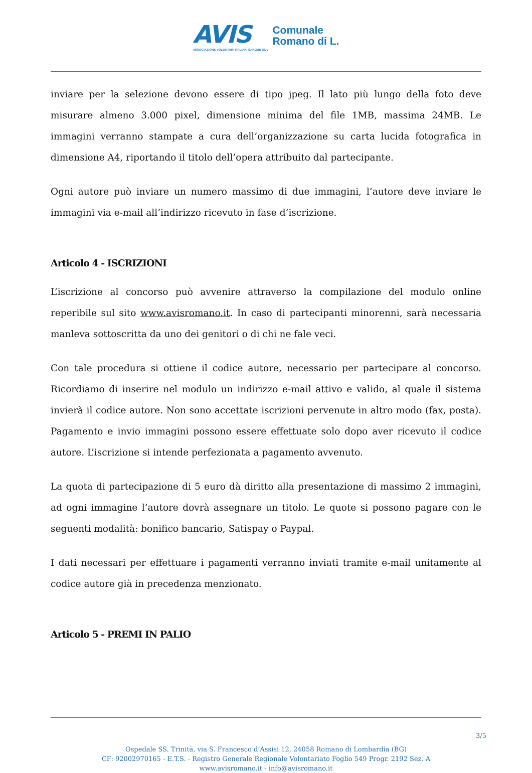AVIS
ASSOCIAZIONE VOLONTARI ITALIANI SANGUE ODV
Comunale
Romano di L.
inviare per la selezione devono essere di tipo jpeg. Il lato più lungo della foto deve misurare almeno 3.000 pixel, dimensione minima del file 1MB, massima 24MB. Le immagini verranno stampate a cura dell’organizzazione su carta lucida fotografica in dimensione A4, riportando il titolo dell’opera attribuito dal partecipante.
Ogni autore può inviare un numero massimo di due immagini, l’autore deve inviare le immagini via e-mail all’indirizzo ricevuto in fase d’iscrizione.
Articolo 4 - ISCRIZIONI
L’iscrizione al concorso può avvenire attraverso la compilazione del modulo online reperibile sul sito www.avisromano.it. In caso di partecipanti minorenni, sarà necessaria manleva sottoscritta da uno dei genitori o di chi ne fale veci.
Con tale procedura si ottiene il codice autore, necessario per partecipare al concorso. Ricordiamo di inserire nel modulo un indirizzo e-mail attivo e valido, al quale il sistema invierà il codice autore. Non sono accettate iscrizioni pervenute in altro modo (fax, posta). Pagamento e invio immagini possono essere effettuate solo dopo aver ricevuto il codice autore. L’iscrizione si intende perfezionata a pagamento avvenuto.
La quota di partecipazione di 5 euro dà diritto alla presentazione di massimo 2 immagini, ad ogni immagine l’autore dovrà assegnare un titolo. Le quote si possono pagare con le seguenti modalità: bonifico bancario, Satispay o Paypal.
I dati necessari per effettuare i pagamenti verranno inviati tramite e-mail unitamente al codice autore già in precedenza menzionato.
Articolo 5 - PREMI IN PALIO
3/5
Ospedale SS. Trinità, via S. Francesco d’Assisi 12, 24058 Romano di Lombardia (BG)
CF: 92002970165 - E.T.S. - Registro Generale Regionale Volontariato Foglio 549 Progr. 2192 Sez. A
www.avisromano.it - info@avisromano.it